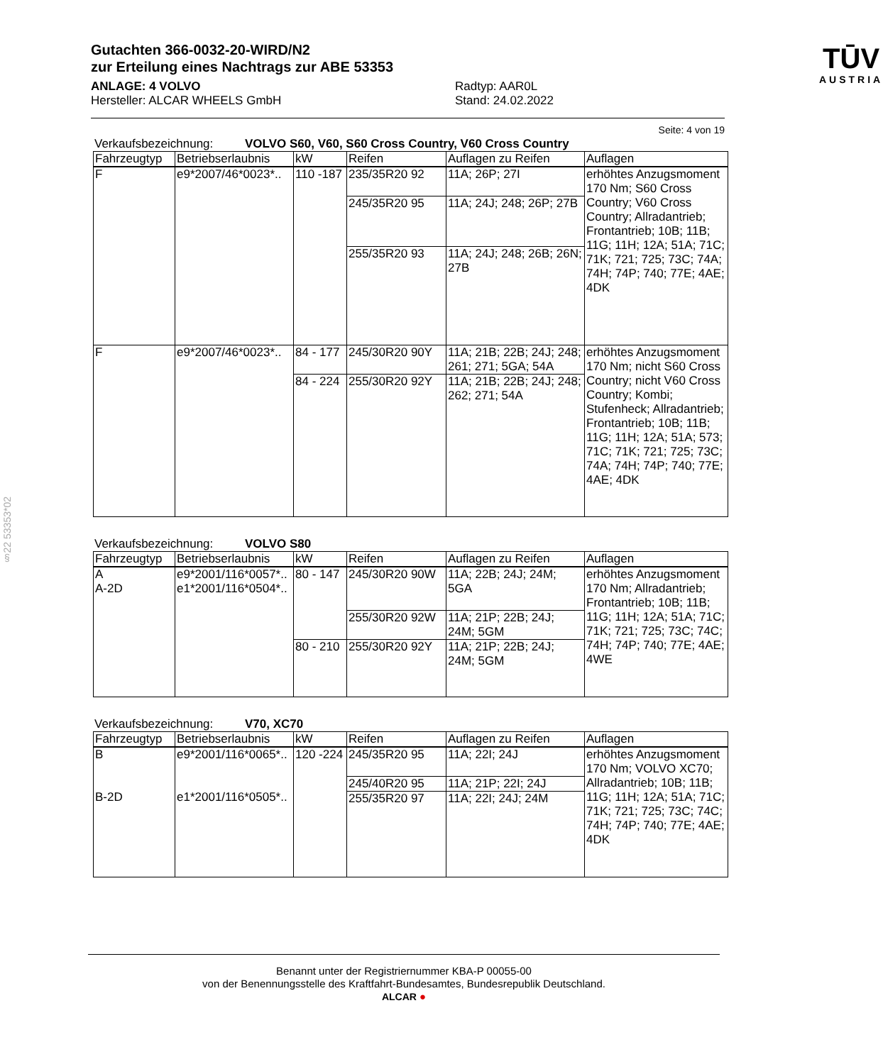§22 53353*02
Gutachten 366-0032-20-WIRD/N2
zur Erteilung eines Nachtrags zur ABE 53353
ANLAGE: 4 VOLVO
Hersteller: ALCAR WHEELS GmbH
Radtyp: AAR0L
Stand: 24.02.2022
TŪV
AUSTRIA
Seite: 4 von 19
Verkaufsbezeichnung: VOLVO S60, V60, S60 Cross Country, V60 Cross Country
| Fahrzeugtyp | Betriebserlaubnis | kW | Reifen | Auflagen zu Reifen | Auflagen |
| --- | --- | --- | --- | --- | --- |
| F | e9*2007/46*0023*.. | 110 -187 | 235/35R20 92 | 11A; 26P; 27I | erhöhtes Anzugsmoment 170 Nm; S60 Cross Country; V60 Cross Country; Allradantrieb; Frontantrieb; 10B; 11B; 11G; 11H; 12A; 51A; 71C; 71K; 721; 725; 73C; 74A; 74H; 74P; 740; 77E; 4AE; 4DK |
| | | | 245/35R20 95 | 11A; 24J; 248; 26P; 27B | |
| | | | 255/35R20 93 | 11A; 24J; 248; 26B; 26N; 27B | |
| F | e9*2007/46*0023*.. | 84 - 177 | 245/30R20 90Y | 11A; 21B; 22B; 24J; 248; 261; 271; 5GA; 54A | erhöhtes Anzugsmoment 170 Nm; nicht S60 Cross Country; nicht V60 Cross Country; Kombi; Stufenheck; Allradantrieb; Frontantrieb; 10B; 11B; 11G; 11H; 12A; 51A; 573; 71C; 71K; 721; 725; 73C; 74A; 74H; 74P; 740; 77E; 4AE; 4DK |
| | | 84 - 224 | 255/30R20 92Y | 11A; 21B; 22B; 24J; 248; 262; 271; 54A | |
Verkaufsbezeichnung: VOLVO S80
| Fahrzeugtyp | Betriebserlaubnis | kW | Reifen | Auflagen zu Reifen | Auflagen |
| --- | --- | --- | --- | --- | --- |
| A A-2D | e9*2001/116*0057*.. e1*2001/116*0504*.. | 80 - 147 | 245/30R20 90W | 11A; 22B; 24J; 24M; 5GA | erhöhtes Anzugsmoment 170 Nm; Allradantrieb; Frontantrieb; 10B; 11B; 11G; 11H; 12A; 51A; 71C; 71K; 721; 725; 73C; 74C; 74H; 74P; 740; 77E; 4AE; 4WE |
| | | | 255/30R20 92W | 11A; 21P; 22B; 24J; 24M; 5GM | |
| | | 80 - 210 | 255/30R20 92Y | 11A; 21P; 22B; 24J; 24M; 5GM | |
Verkaufsbezeichnung: V70, XC70
| Fahrzeugtyp | Betriebserlaubnis | kW | Reifen | Auflagen zu Reifen | Auflagen |
| --- | --- | --- | --- | --- | --- |
| B B-2D | e9*2001/116*0065*.. e1*2001/116*0505*.. | 120 -224 | 245/35R20 95 | 11A; 22I; 24J | erhöhtes Anzugsmoment 170 Nm; VOLVO XC70; Allradantrieb; 10B; 11B; 11G; 11H; 12A; 51A; 71C; 71K; 721; 725; 73C; 74C; 74H; 74P; 740; 77E; 4AE; 4DK |
| | | | 245/40R20 95 | 11A; 21P; 22I; 24J | |
| | | | 255/35R20 97 | 11A; 22I; 24J; 24M | |
Benannt unter der Registriernummer KBA-P 00055-00
von der Benennungsstelle des Kraftfahrt-Bundesamtes, Bundesrepublik Deutschland.
ALCAR ●